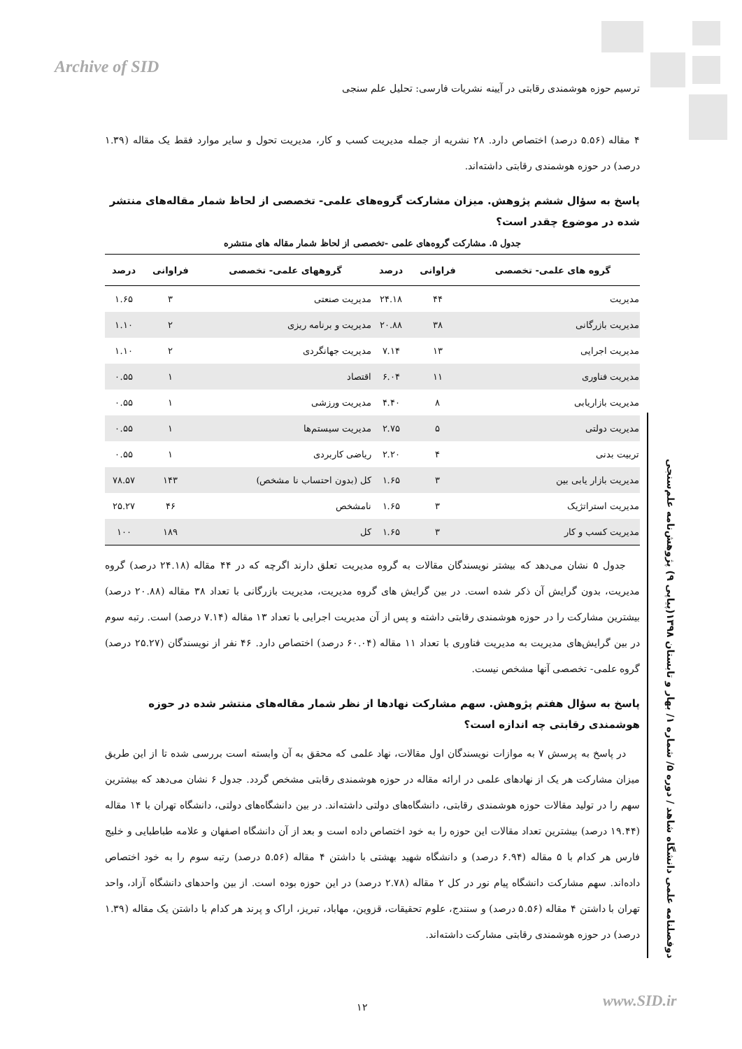Archive of SID
ترسیم حوزه هوشمندی رقابتی در آیینه نشریات فارسی: تحلیل علم سنجی
۴ مقاله (۵.۵۶ درصد) اختصاص دارد. ۲۸ نشریه از جمله مدیریت کسب و کار، مدیریت تحول و سایر موارد فقط یک مقاله (۱.۳۹ درصد) در حوزه هوشمندی رقابتی داشته‌اند.
پاسخ به سؤال ششم پژوهش. میزان مشارکت گروه‌های علمی- تخصصی از لحاظ شمار مقاله‌های منتشر شده در موضوع چقدر است؟
جدول ۵. مشارکت گروه‌های علمی -تخصصی از لحاظ شمار مقاله های منتشره
| گروه های علمی- تخصصی | فراوانی | درصد | گروههای علمی- تخصصی | فراوانی | درصد |
| --- | --- | --- | --- | --- | --- |
| مدیریت | ۴۴ | ۲۴.۱۸ | مدیریت صنعتی | ۳ | ۱.۶۵ |
| مدیریت بازرگانی | ۳۸ | ۲۰.۸۸ | مدیریت و برنامه ریزی | ۲ | ۱.۱۰ |
| مدیریت اجرایی | ۱۳ | ۷.۱۴ | مدیریت جهانگردی | ۲ | ۱.۱۰ |
| مدیریت فناوری | ۱۱ | ۶.۰۴ | اقتصاد | ۱ | ۰.۵۵ |
| مدیریت بازاریابی | ۸ | ۴.۴۰ | مدیریت ورزشی | ۱ | ۰.۵۵ |
| مدیریت دولتی | ۵ | ۲.۷۵ | مدیریت سیستم‌ها | ۱ | ۰.۵۵ |
| تربیت بدنی | ۴ | ۲.۲۰ | ریاضی کاربردی | ۱ | ۰.۵۵ |
| مدیریت بازار یابی بین | ۳ | ۱.۶۵ | کل (بدون احتساب نا مشخص) | ۱۴۳ | ۷۸.۵۷ |
| مدیریت استراتژیک | ۳ | ۱.۶۵ | نامشخص | ۴۶ | ۲۵.۲۷ |
| مدیریت کسب و کار | ۳ | ۱.۶۵ | کل | ۱۸۹ | ۱۰۰ |
جدول ۵ نشان می‌دهد که بیشتر نویسندگان مقالات به گروه مدیریت تعلق دارند اگرچه که در ۴۴ مقاله (۲۴.۱۸ درصد) گروه مدیریت، بدون گرایش آن ذکر شده است. در بین گرایش های گروه مدیریت، مدیریت بازرگانی با تعداد ۳۸ مقاله (۲۰.۸۸ درصد) بیشترین مشارکت را در حوزه هوشمندی رقابتی داشته و پس از آن مدیریت اجرایی با تعداد ۱۳ مقاله (۷.۱۴ درصد) است. رتبه سوم در بین گرایش‌های مدیریت به مدیریت فناوری با تعداد ۱۱ مقاله (۶۰.۰۴ درصد) اختصاص دارد. ۴۶ نفر از نویسندگان (۲۵.۲۷ درصد) گروه علمی- تخصصی آنها مشخص نیست.
پاسخ به سؤال هفتم پژوهش. سهم مشارکت نهادها از نظر شمار مقاله‌های منتشر شده در حوزه هوشمندی رقابتی چه اندازه است؟
در پاسخ به پرسش ۷ به موازات نویسندگان اول مقالات، نهاد علمی که محقق به آن وابسته است بررسی شده تا از این طریق میزان مشارکت هر یک از نهادهای علمی در ارائه مقاله در حوزه هوشمندی رقابتی مشخص گردد. جدول ۶ نشان می‌دهد که بیشترین سهم را در تولید مقالات حوزه هوشمندی رقابتی، دانشگاه‌های دولتی داشته‌اند. در بین دانشگاه‌های دولتی، دانشگاه تهران با ۱۴ مقاله (۱۹.۴۴ درصد) بیشترین تعداد مقالات این حوزه را به خود اختصاص داده است و بعد از آن دانشگاه اصفهان و علامه طباطبایی و خلیج فارس هر کدام با ۵ مقاله (۶.۹۴ درصد) و دانشگاه شهید بهشتی با داشتن ۴ مقاله (۵.۵۶ درصد) رتبه سوم را به خود اختصاص داده‌اند. سهم مشارکت دانشگاه پیام نور در کل ۲ مقاله (۲.۷۸ درصد) در این حوزه بوده است. از بین واحدهای دانشگاه آزاد، واحد تهران با داشتن ۴ مقاله (۵.۵۶ درصد) و سنندج، علوم تحقیقات، قزوین، مهاباد، تبریز، اراک و پرند هر کدام با داشتن یک مقاله (۱.۳۹ درصد) در حوزه هوشمندی رقابتی مشارکت داشته‌اند.
دوفصلنامه علمی دانشگاه شاهد / دوره ۵/ شماره ۱/ بهار و تابستان ۱۳۹۸(پیاپی ۹) پژوهش‌نامه علم‌سنجی
۱۲ www.SID.ir